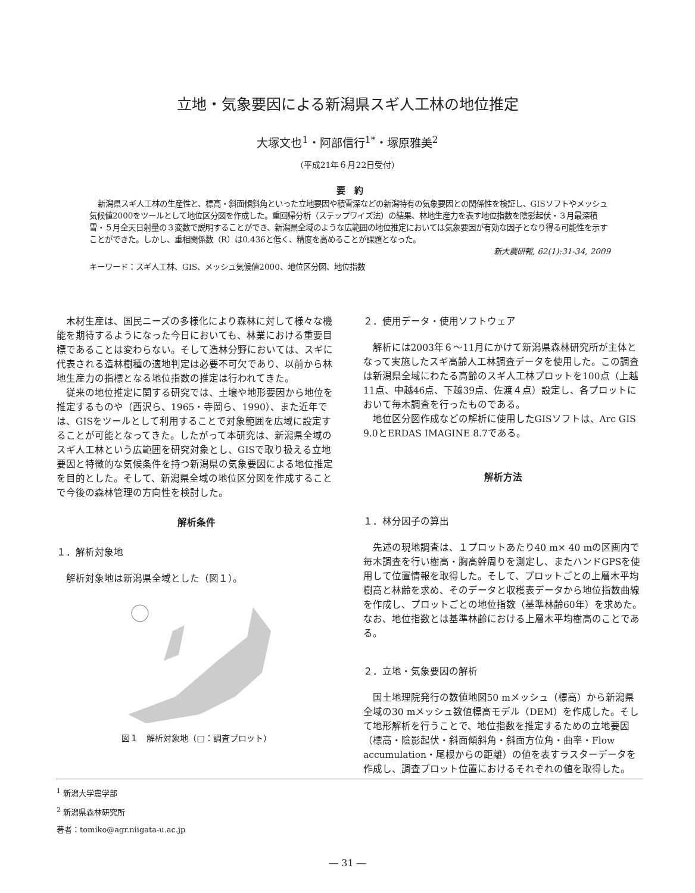立地・気象要因による新潟県スギ人工林の地位推定
大塚文也<sup>1</sup>・阿部信行<sup>1*</sup>・塚原雅美<sup>2</sup>
（平成21年６月22日受付）
要　約
新潟県スギ人工林の生産性と、標高・斜面傾斜角といった立地要因や積雪深などの新潟特有の気象要因との関係性を検証し、GISソフトやメッシュ気候値2000をツールとして地位区分図を作成した。重回帰分析（ステップワイズ法）の結果、林地生産力を表す地位指数を陰影起伏・３月最深積雪・５月全天日射量の３変数で説明することができ、新潟県全域のような広範囲の地位推定においては気象要因が有効な因子となり得る可能性を示すことができた。しかし、重相関係数（R）は0.436と低く、精度を高めることが課題となった。
新大農研報, 62(1):31-34, 2009
キーワード：スギ人工林、GIS、メッシュ気候値2000、地位区分図、地位指数
木材生産は、国民ニーズの多様化により森林に対して様々な機能を期待するようになった今日においても、林業における重要目標であることは変わらない。そして造林分野においては、スギに代表される造林樹種の適地判定は必要不可欠であり、以前から林地生産力の指標となる地位指数の推定は行われてきた。
従来の地位推定に関する研究では、土壌や地形要因から地位を推定するものや（西沢ら、1965・寺岡ら、1990）、また近年では、GISをツールとして利用することで対象範囲を広域に設定することが可能となってきた。したがって本研究は、新潟県全域のスギ人工林という広範囲を研究対象とし、GISで取り扱える立地要因と特徴的な気候条件を持つ新潟県の気象要因による地位推定を目的とした。そして、新潟県全域の地位区分図を作成することで今後の森林管理の方向性を検討した。
解析条件
１．解析対象地
解析対象地は新潟県全域とした（図１）。
図１　解析対象地（□：調査プロット）
２．使用データ・使用ソフトウェア
解析には2003年６～11月にかけて新潟県森林研究所が主体となって実施したスギ高齢人工林調査データを使用した。この調査は新潟県全域にわたる高齢のスギ人工林プロットを100点（上越11点、中越46点、下越39点、佐渡４点）設定し、各プロットにおいて毎木調査を行ったものである。
地位区分図作成などの解析に使用したGISソフトは、Arc GIS 9.0とERDAS IMAGINE 8.7である。
解析方法
１．林分因子の算出
先述の現地調査は、１プロットあたり40 m× 40 mの区画内で毎木調査を行い樹高・胸高幹周りを測定し、またハンドGPSを使用して位置情報を取得した。そして、プロットごとの上層木平均樹高と林齢を求め、そのデータと収穫表データから地位指数曲線を作成し、プロットごとの地位指数（基準林齢60年）を求めた。なお、地位指数とは基準林齢における上層木平均樹高のことである。
２．立地・気象要因の解析
国土地理院発行の数値地図50 mメッシュ（標高）から新潟県全域の30 mメッシュ数値標高モデル（DEM）を作成した。そして地形解析を行うことで、地位指数を推定するための立地要因（標高・陰影起伏・斜面傾斜角・斜面方位角・曲率・Flow accumulation・尾根からの距離）の値を表すラスターデータを作成し、調査プロット位置におけるそれぞれの値を取得した。
<sup>1</sup> 新潟大学農学部
<sup>2</sup> 新潟県森林研究所
著者：tomiko@agr.niigata-u.ac.jp
― 31 ―